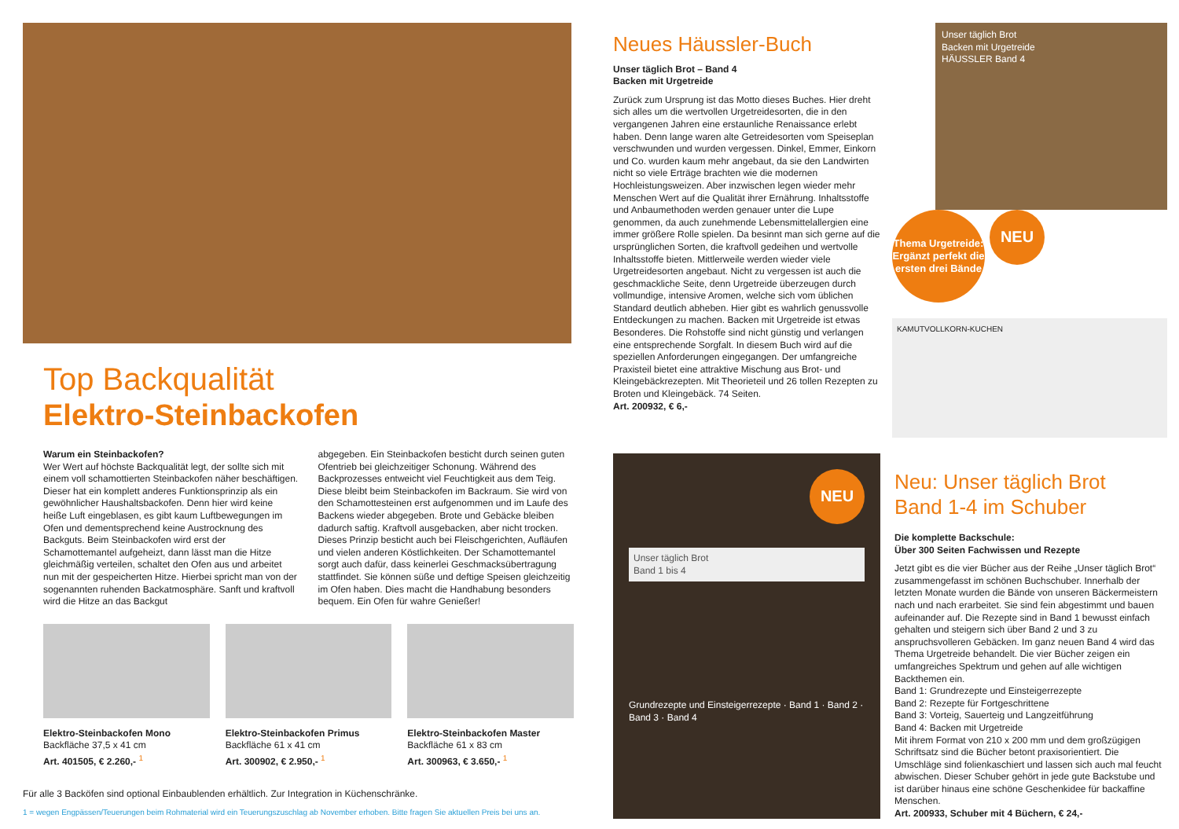Top Backqualität
Elektro-Steinbackofen
Warum ein Steinbackofen?
Wer Wert auf höchste Backqualität legt, der sollte sich mit einem voll schamottierten Steinbackofen näher beschäftigen. Dieser hat ein komplett anderes Funktionsprinzip als ein gewöhnlicher Haushaltsbackofen. Denn hier wird keine heiße Luft eingeblasen, es gibt kaum Luftbewegungen im Ofen und dementsprechend keine Austrocknung des Backguts. Beim Steinbackofen wird erst der Schamottemantel aufgeheizt, dann lässt man die Hitze gleichmäßig verteilen, schaltet den Ofen aus und arbeitet nun mit der gespeicherten Hitze. Hierbei spricht man von der sogenannten ruhenden Backatmosphäre. Sanft und kraftvoll wird die Hitze an das Backgut
abgegeben. Ein Steinbackofen besticht durch seinen guten Ofentrieb bei gleichzeitiger Schonung. Während des Backprozesses entweicht viel Feuchtigkeit aus dem Teig. Diese bleibt beim Steinbackofen im Backraum. Sie wird von den Schamottesteinen erst aufgenommen und im Laufe des Backens wieder abgegeben. Brote und Gebäcke bleiben dadurch saftig. Kraftvoll ausgebacken, aber nicht trocken. Dieses Prinzip besticht auch bei Fleischgerichten, Aufläufen und vielen anderen Köstlichkeiten. Der Schamottemantel sorgt auch dafür, dass keinerlei Geschmacksübertragung stattfindet. Sie können süße und deftige Speisen gleichzeitig im Ofen haben. Dies macht die Handhabung besonders bequem. Ein Ofen für wahre Genießer!
Elektro-Steinbackofen Mono
Backfläche 37,5 x 41 cm
Art. 401505, € 2.260,- <sup>1</sup>
Elektro-Steinbackofen Primus
Backfläche 61 x 41 cm
Art. 300902, € 2.950,- <sup>1</sup>
Elektro-Steinbackofen Master
Backfläche 61 x 83 cm
Art. 300963, € 3.650,- <sup>1</sup>
Für alle 3 Backöfen sind optional Einbaublenden erhältlich. Zur Integration in Küchenschränke.
1 = wegen Engpässen/Teuerungen beim Rohmaterial wird ein Teuerungszuschlag ab November erhoben. Bitte fragen Sie aktuellen Preis bei uns an.
Neues Häussler-Buch
Unser täglich Brot – Band 4
Backen mit Urgetreide
Zurück zum Ursprung ist das Motto dieses Buches. Hier dreht sich alles um die wertvollen Urgetreidesorten, die in den vergangenen Jahren eine erstaunliche Renaissance erlebt haben. Denn lange waren alte Getreidesorten vom Speiseplan verschwunden und wurden vergessen. Dinkel, Emmer, Einkorn und Co. wurden kaum mehr angebaut, da sie den Landwirten nicht so viele Erträge brachten wie die modernen Hochleistungsweizen. Aber inzwischen legen wieder mehr Menschen Wert auf die Qualität ihrer Ernährung. Inhaltsstoffe und Anbaumethoden werden genauer unter die Lupe genommen, da auch zunehmende Lebensmittelallergien eine immer größere Rolle spielen. Da besinnt man sich gerne auf die ursprünglichen Sorten, die kraftvoll gedeihen und wertvolle Inhaltsstoffe bieten. Mittlerweile werden wieder viele Urgetreidesorten angebaut. Nicht zu vergessen ist auch die geschmackliche Seite, denn Urgetreide überzeugen durch vollmundige, intensive Aromen, welche sich vom üblichen Standard deutlich abheben. Hier gibt es wahrlich genussvolle Entdeckungen zu machen. Backen mit Urgetreide ist etwas Besonderes. Die Rohstoffe sind nicht günstig und verlangen eine entsprechende Sorgfalt. In diesem Buch wird auf die speziellen Anforderungen eingegangen. Der umfangreiche Praxisteil bietet eine attraktive Mischung aus Brot- und Kleingebäckrezepten. Mit Theorieteil und 26 tollen Rezepten zu Broten und Kleingebäck. 74 Seiten.
Art. 200932, € 6,-
Unser täglich Brot
Backen mit Urgetreide
HÄUSSLER Band 4
Thema Urgetreide: Ergänzt perfekt die ersten drei Bände
NEU
KAMUTVOLLKORN-KUCHEN
NEU
Unser täglich Brot
Band 1 bis 4
Grundrezepte und Einsteigerrezepte · Band 1 · Band 2 · Band 3 · Band 4
Neu: Unser täglich Brot
Band 1-4 im Schuber
Die komplette Backschule:
Über 300 Seiten Fachwissen und Rezepte
Jetzt gibt es die vier Bücher aus der Reihe „Unser täglich Brot“ zusammengefasst im schönen Buchschuber. Innerhalb der letzten Monate wurden die Bände von unseren Bäckermeistern nach und nach erarbeitet. Sie sind fein abgestimmt und bauen aufeinander auf. Die Rezepte sind in Band 1 bewusst einfach gehalten und steigern sich über Band 2 und 3 zu anspruchsvolleren Gebäcken. Im ganz neuen Band 4 wird das Thema Urgetreide behandelt. Die vier Bücher zeigen ein umfangreiches Spektrum und gehen auf alle wichtigen Backthemen ein.
Band 1: Grundrezepte und Einsteigerrezepte
Band 2: Rezepte für Fortgeschrittene
Band 3: Vorteig, Sauerteig und Langzeitführung
Band 4: Backen mit Urgetreide
Mit ihrem Format von 210 x 200 mm und dem großzügigen Schriftsatz sind die Bücher betont praxisorientiert. Die Umschläge sind folienkaschiert und lassen sich auch mal feucht abwischen. Dieser Schuber gehört in jede gute Backstube und ist darüber hinaus eine schöne Geschenkidee für backaffine Menschen.
Art. 200933, Schuber mit 4 Büchern, € 24,-